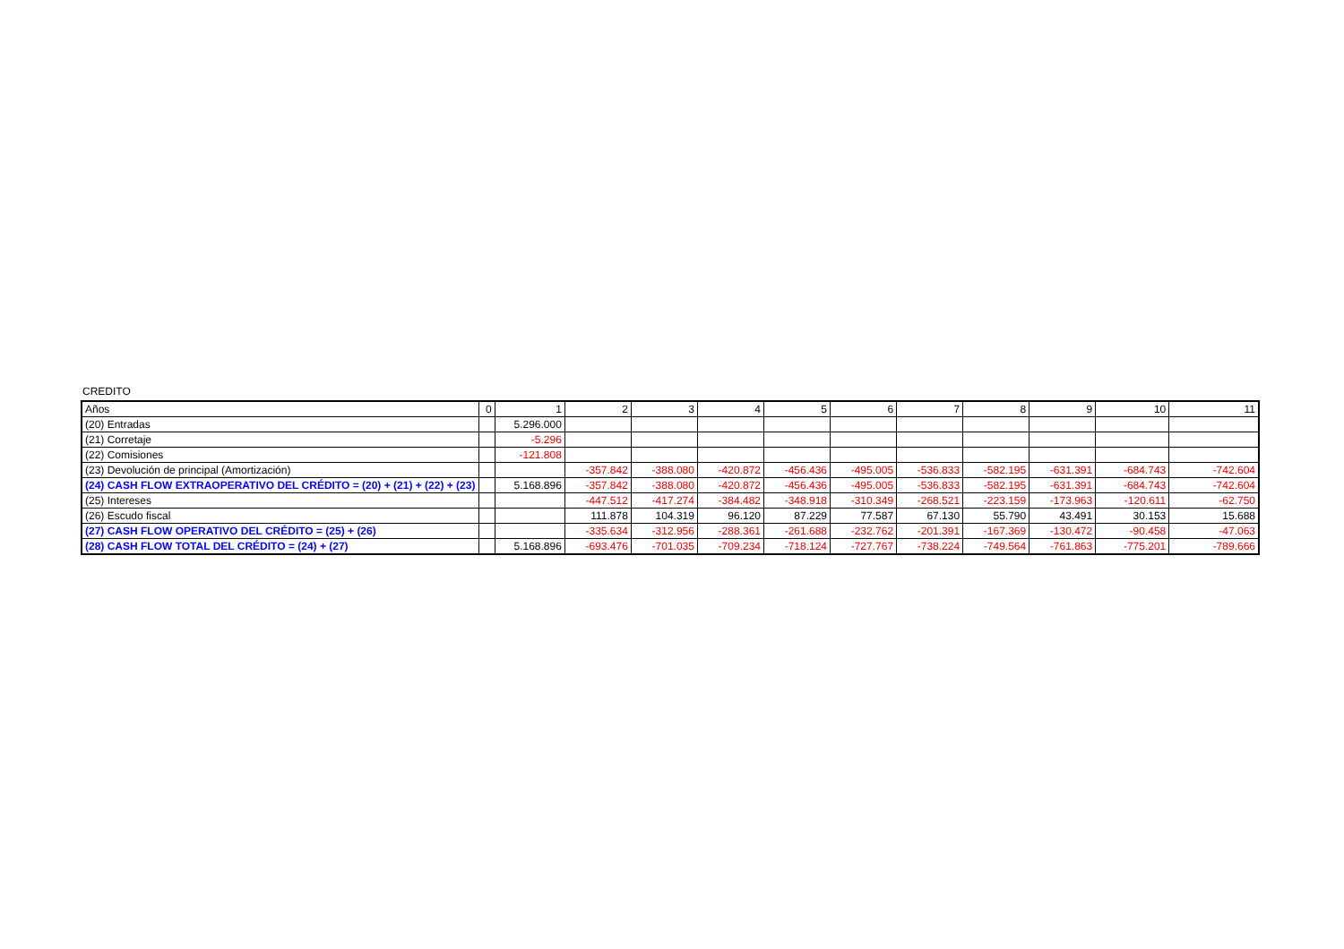CREDITO
| Años | 0 | 1 | 2 | 3 | 4 | 5 | 6 | 7 | 8 | 9 | 10 | 11 |
| (20) Entradas | | 5.296.000 | | | | | | | | | | |
| (21) Corretaje | | -5.296 | | | | | | | | | | |
| (22) Comisiones | | -121.808 | | | | | | | | | | |
| (23) Devolución de principal (Amortización) | | | -357.842 | -388.080 | -420.872 | -456.436 | -495.005 | -536.833 | -582.195 | -631.391 | -684.743 | -742.604 |
| (24) CASH FLOW EXTRAOPERATIVO DEL CRÉDITO = (20) + (21) + (22) + (23) | | 5.168.896 | -357.842 | -388.080 | -420.872 | -456.436 | -495.005 | -536.833 | -582.195 | -631.391 | -684.743 | -742.604 |
| (25) Intereses | | | -447.512 | -417.274 | -384.482 | -348.918 | -310.349 | -268.521 | -223.159 | -173.963 | -120.611 | -62.750 |
| (26) Escudo fiscal | | | 111.878 | 104.319 | 96.120 | 87.229 | 77.587 | 67.130 | 55.790 | 43.491 | 30.153 | 15.688 |
| (27) CASH FLOW OPERATIVO DEL CRÉDITO = (25) + (26) | | | -335.634 | -312.956 | -288.361 | -261.688 | -232.762 | -201.391 | -167.369 | -130.472 | -90.458 | -47.063 |
| (28) CASH FLOW TOTAL DEL CRÉDITO = (24) + (27) | | 5.168.896 | -693.476 | -701.035 | -709.234 | -718.124 | -727.767 | -738.224 | -749.564 | -761.863 | -775.201 | -789.666 |